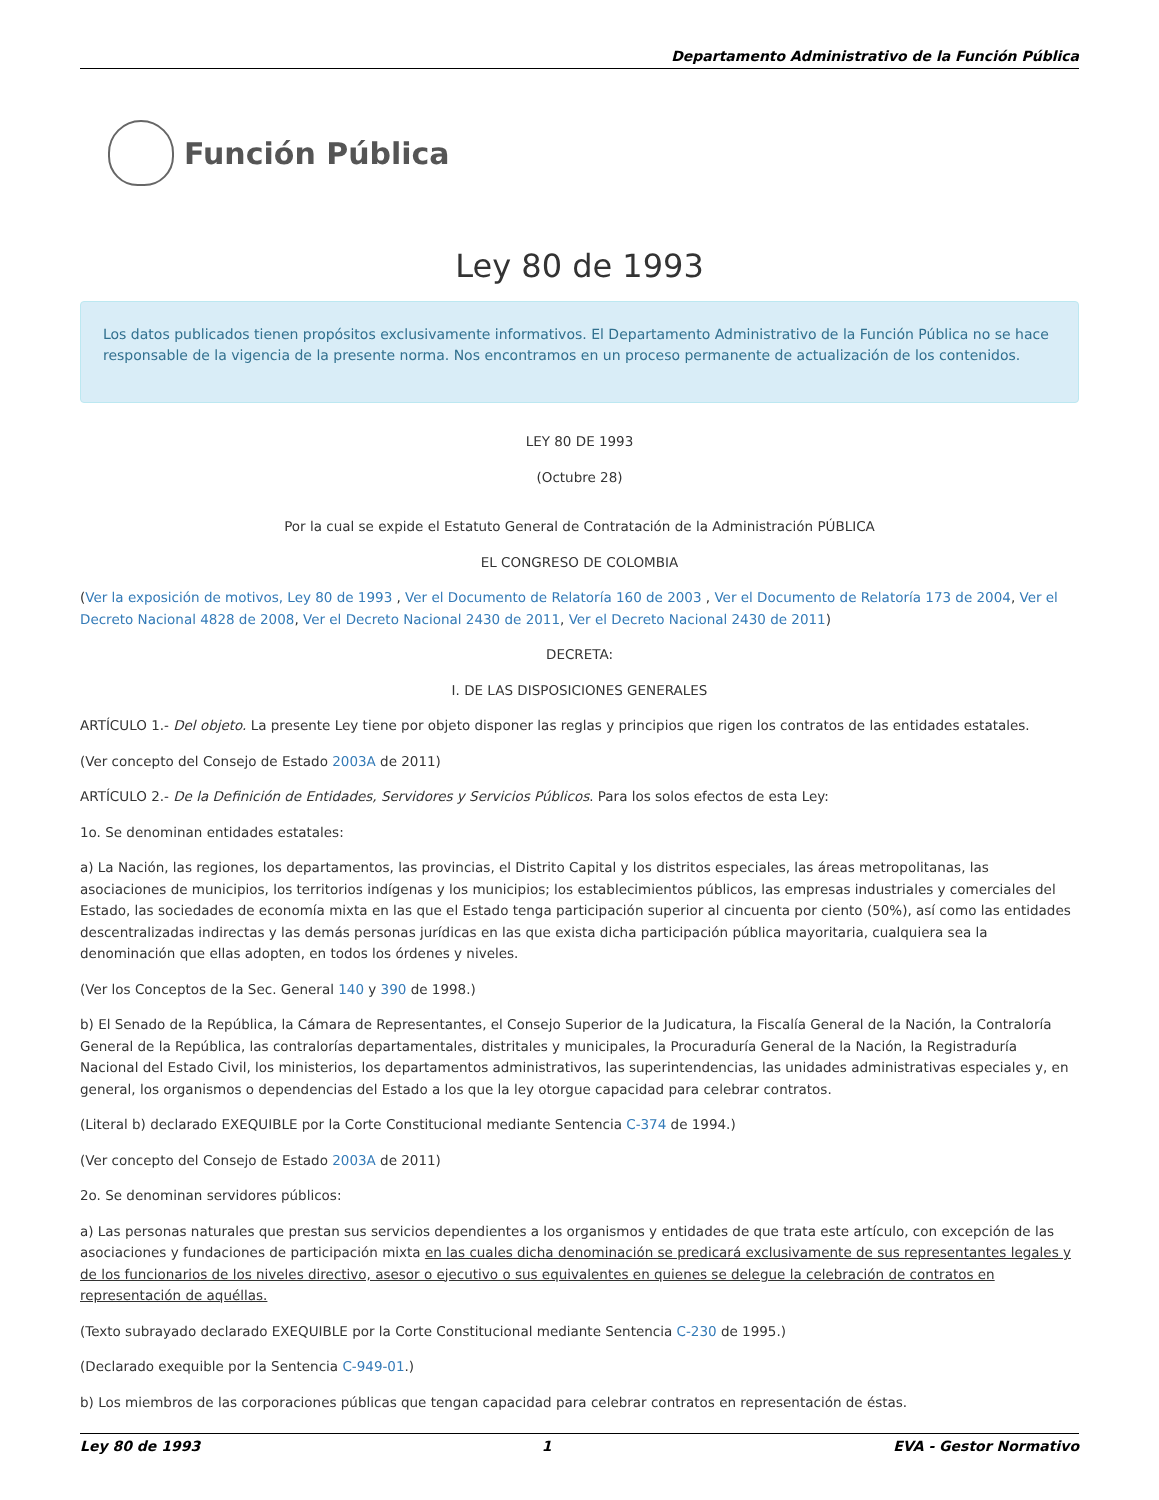Departamento Administrativo de la Función Pública
Función Pública
Ley 80 de 1993
Los datos publicados tienen propósitos exclusivamente informativos. El Departamento Administrativo de la Función Pública no se hace responsable de la vigencia de la presente norma. Nos encontramos en un proceso permanente de actualización de los contenidos.
LEY 80 DE 1993
(Octubre 28)
Por la cual se expide el Estatuto General de Contratación de la Administración PÚBLICA
EL CONGRESO DE COLOMBIA
(Ver la exposición de motivos, Ley 80 de 1993 , Ver el Documento de Relatoría 160 de 2003 , Ver el Documento de Relatoría 173 de 2004, Ver el Decreto Nacional 4828 de 2008, Ver el Decreto Nacional 2430 de 2011, Ver el Decreto Nacional 2430 de 2011)
DECRETA:
I. DE LAS DISPOSICIONES GENERALES
ARTÍCULO 1.- Del objeto. La presente Ley tiene por objeto disponer las reglas y principios que rigen los contratos de las entidades estatales.
(Ver concepto del Consejo de Estado 2003A de 2011)
ARTÍCULO 2.- De la Definición de Entidades, Servidores y Servicios Públicos. Para los solos efectos de esta Ley:
1o. Se denominan entidades estatales:
a) La Nación, las regiones, los departamentos, las provincias, el Distrito Capital y los distritos especiales, las áreas metropolitanas, las asociaciones de municipios, los territorios indígenas y los municipios; los establecimientos públicos, las empresas industriales y comerciales del Estado, las sociedades de economía mixta en las que el Estado tenga participación superior al cincuenta por ciento (50%), así como las entidades descentralizadas indirectas y las demás personas jurídicas en las que exista dicha participación pública mayoritaria, cualquiera sea la denominación que ellas adopten, en todos los órdenes y niveles.
(Ver los Conceptos de la Sec. General 140 y 390 de 1998.)
b) El Senado de la República, la Cámara de Representantes, el Consejo Superior de la Judicatura, la Fiscalía General de la Nación, la Contraloría General de la República, las contralorías departamentales, distritales y municipales, la Procuraduría General de la Nación, la Registraduría Nacional del Estado Civil, los ministerios, los departamentos administrativos, las superintendencias, las unidades administrativas especiales y, en general, los organismos o dependencias del Estado a los que la ley otorgue capacidad para celebrar contratos.
(Literal b) declarado EXEQUIBLE por la Corte Constitucional mediante Sentencia C-374 de 1994.)
(Ver concepto del Consejo de Estado 2003A de 2011)
2o. Se denominan servidores públicos:
a) Las personas naturales que prestan sus servicios dependientes a los organismos y entidades de que trata este artículo, con excepción de las asociaciones y fundaciones de participación mixta en las cuales dicha denominación se predicará exclusivamente de sus representantes legales y de los funcionarios de los niveles directivo, asesor o ejecutivo o sus equivalentes en quienes se delegue la celebración de contratos en representación de aquéllas.
(Texto subrayado declarado EXEQUIBLE por la Corte Constitucional mediante Sentencia C-230 de 1995.)
(Declarado exequible por la Sentencia C-949-01.)
b) Los miembros de las corporaciones públicas que tengan capacidad para celebrar contratos en representación de éstas.
Ley 80 de 1993 1 EVA - Gestor Normativo